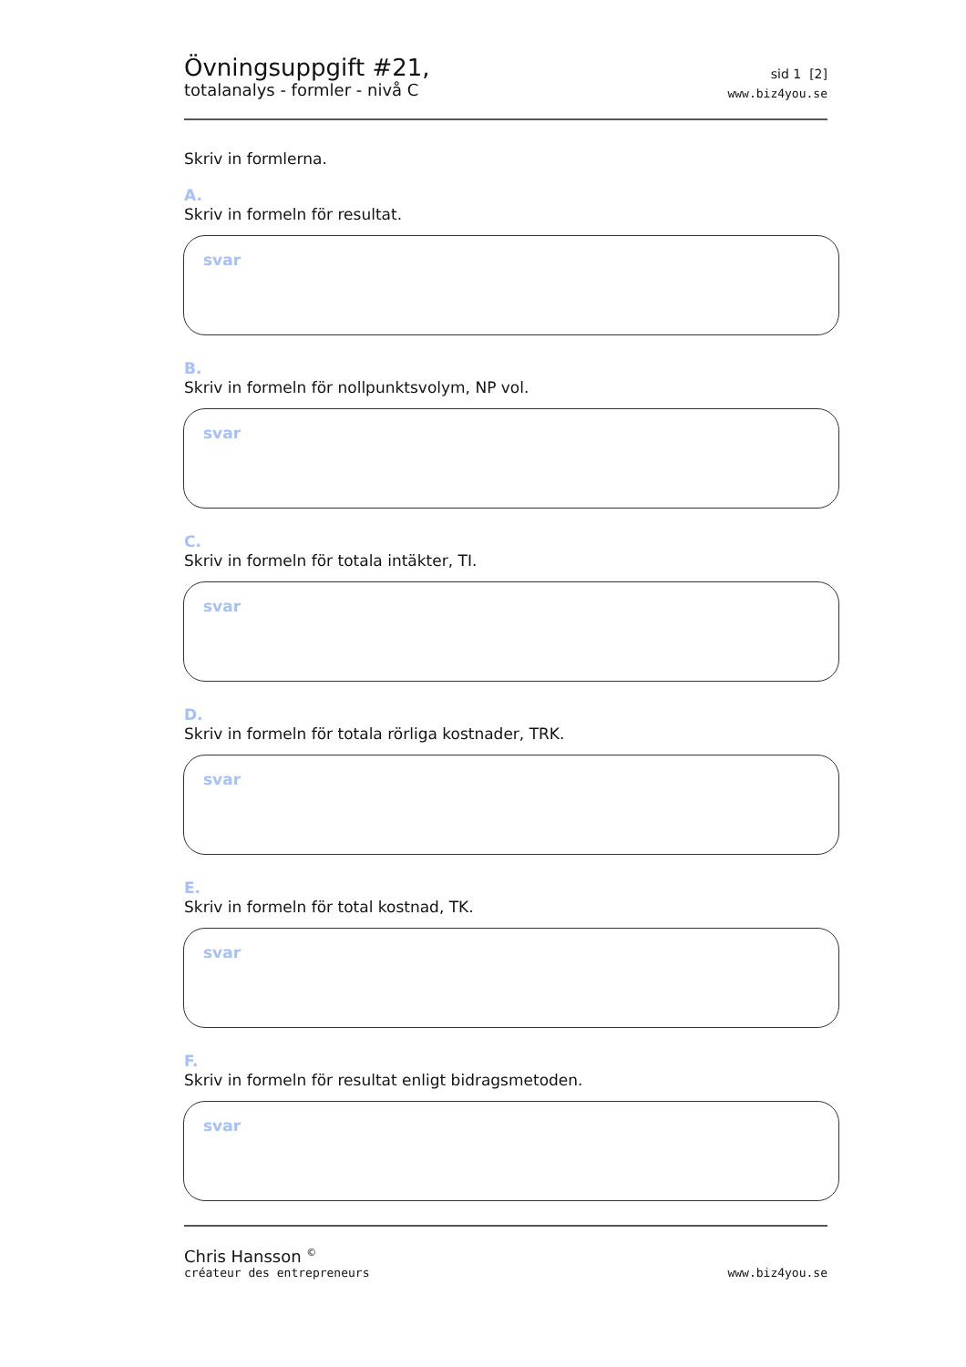Övningsuppgift #21,
totalanalys - formler - nivå C
sid 1 [2]
www.biz4you.se
Skriv in formlerna.
A.
Skriv in formeln för resultat.
svar
B.
Skriv in formeln för nollpunktsvolym, NP vol.
svar
C.
Skriv in formeln för totala intäkter, TI.
svar
D.
Skriv in formeln för totala rörliga kostnader, TRK.
svar
E.
Skriv in formeln för total kostnad, TK.
svar
F.
Skriv in formeln för resultat enligt bidragsmetoden.
svar
Chris Hansson <sup>©</sup>
créateur des entrepreneurs
www.biz4you.se